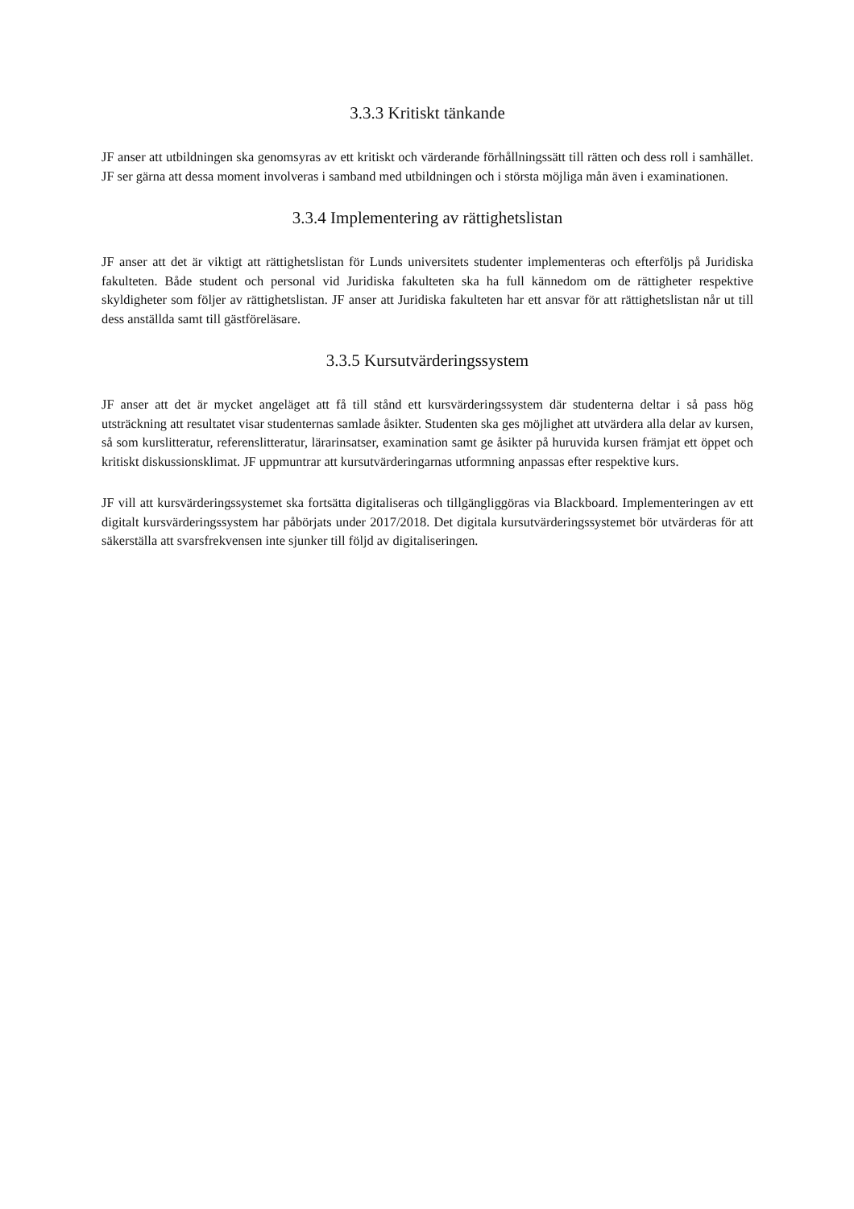3.3.3 Kritiskt tänkande
JF anser att utbildningen ska genomsyras av ett kritiskt och värderande förhållningssätt till rätten och dess roll i samhället. JF ser gärna att dessa moment involveras i samband med utbildningen och i största möjliga mån även i examinationen.
3.3.4 Implementering av rättighetslistan
JF anser att det är viktigt att rättighetslistan för Lunds universitets studenter implementeras och efterföljs på Juridiska fakulteten. Både student och personal vid Juridiska fakulteten ska ha full kännedom om de rättigheter respektive skyldigheter som följer av rättighetslistan. JF anser att Juridiska fakulteten har ett ansvar för att rättighetslistan når ut till dess anställda samt till gästföreläsare.
3.3.5 Kursutvärderingssystem
JF anser att det är mycket angeläget att få till stånd ett kursvärderingssystem där studenterna deltar i så pass hög utsträckning att resultatet visar studenternas samlade åsikter. Studenten ska ges möjlighet att utvärdera alla delar av kursen, så som kurslitteratur, referenslitteratur, lärarinsatser, examination samt ge åsikter på huruvida kursen främjat ett öppet och kritiskt diskussionsklimat. JF uppmuntrar att kursutvärderingarnas utformning anpassas efter respektive kurs.
JF vill att kursvärderingssystemet ska fortsätta digitaliseras och tillgängliggöras via Blackboard. Implementeringen av ett digitalt kursvärderingssystem har påbörjats under 2017/2018. Det digitala kursutvärderingssystemet bör utvärderas för att säkerställa att svarsfrekvensen inte sjunker till följd av digitaliseringen.